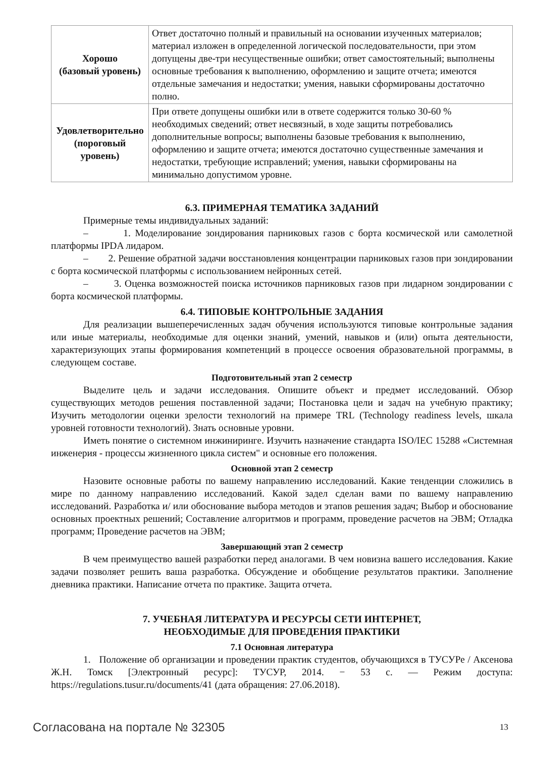| Хорошо (базовый уровень) | Ответ достаточно полный и правильный на основании изученных материалов; материал изложен в определенной логической последовательности, при этом допущены две-три несущественные ошибки; ответ самостоятельный; выполнены основные требования к выполнению, оформлению и защите отчета; имеются отдельные замечания и недостатки; умения, навыки сформированы достаточно полно. |
| Удовлетворительно (пороговый уровень) | При ответе допущены ошибки или в ответе содержится только 30-60 % необходимых сведений; ответ несвязный, в ходе защиты потребовались дополнительные вопросы; выполнены базовые требования к выполнению, оформлению и защите отчета; имеются достаточно существенные замечания и недостатки, требующие исправлений; умения, навыки сформированы на минимально допустимом уровне. |
6.3. ПРИМЕРНАЯ ТЕМАТИКА ЗАДАНИЙ
Примерные темы индивидуальных заданий:
– 1. Моделирование зондирования парниковых газов с борта космической или самолетной платформы IPDA лидаром.
– 2. Решение обратной задачи восстановления концентрации парниковых газов при зондировании с борта космической платформы с использованием нейронных сетей.
– 3. Оценка возможностей поиска источников парниковых газов при лидарном зондировании с борта космической платформы.
6.4. ТИПОВЫЕ КОНТРОЛЬНЫЕ ЗАДАНИЯ
Для реализации вышеперечисленных задач обучения используются типовые контрольные задания или иные материалы, необходимые для оценки знаний, умений, навыков и (или) опыта деятельности, характеризующих этапы формирования компетенций в процессе освоения образовательной программы, в следующем составе.
Подготовительный этап 2 семестр
Выделите цель и задачи исследования. Опишите объект и предмет исследований. Обзор существующих методов решения поставленной задачи; Постановка цели и задач на учебную практику; Изучить методологии оценки зрелости технологий на примере TRL (Technology readiness levels, шкала уровней готовности технологий). Знать основные уровни.
Иметь понятие о системном инжиниринге. Изучить назначение стандарта ISO/IEC 15288 «Системная инженерия - процессы жизненного цикла систем" и основные его положения.
Основной этап 2 семестр
Назовите основные работы по вашему направлению исследований. Какие тенденции сложились в мире по данному направлению исследований. Какой задел сделан вами по вашему направлению исследований. Разработка и/ или обоснование выбора методов и этапов решения задач; Выбор и обоснование основных проектных решений; Составление алгоритмов и программ, проведение расчетов на ЭВМ; Отладка программ; Проведение расчетов на ЭВМ;
Завершающий этап 2 семестр
В чем преимущество вашей разработки перед аналогами. В чем новизна вашего исследования. Какие задачи позволяет решить ваша разработка. Обсуждение и обобщение результатов практики. Заполнение дневника практики. Написание отчета по практике. Защита отчета.
7. УЧЕБНАЯ ЛИТЕРАТУРА И РЕСУРСЫ СЕТИ ИНТЕРНЕТ,
НЕОБХОДИМЫЕ ДЛЯ ПРОВЕДЕНИЯ ПРАКТИКИ
7.1 Основная литература
1. Положение об организации и проведении практик студентов, обучающихся в ТУСУРе / Аксенова Ж.Н. Томск [Электронный ресурс]: ТУСУР, 2014. − 53 с. — Режим доступа: https://regulations.tusur.ru/documents/41 (дата обращения: 27.06.2018).
Согласована на портале № 32305 13